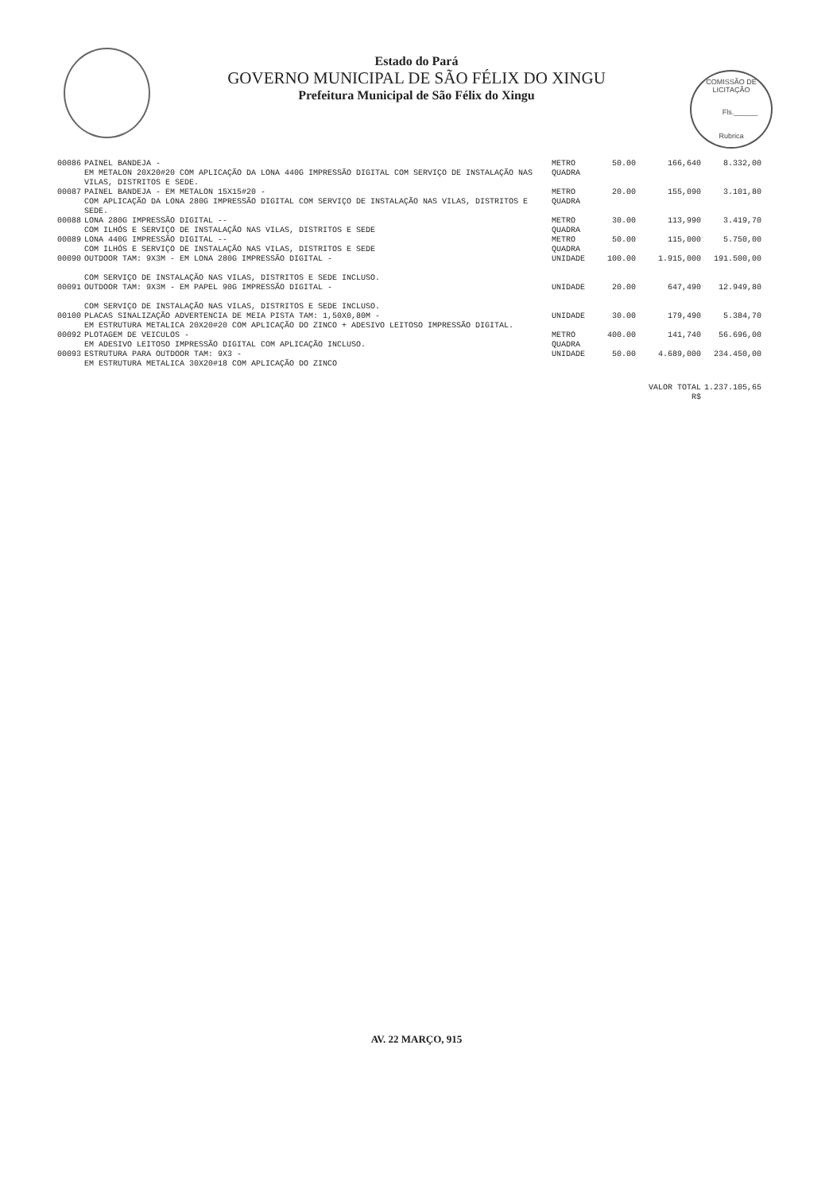Estado do Pará
GOVERNO MUNICIPAL DE SÃO FÉLIX DO XINGU
Prefeitura Municipal de São Félix do Xingu
COMISSÃO DE LICITAÇÃO
Fls.______
Rubrica
| 00086 | PAINEL BANDEJA - EM METALON 20X20#20 COM APLICAÇÃO DA LONA 440G IMPRESSÃO DIGITAL COM SERVIÇO DE INSTALAÇÃO NAS VILAS, DISTRITOS E SEDE. | METRO QUADRA | 50.00 | 166,640 | 8.332,00 |
| 00087 | PAINEL BANDEJA - EM METALON 15X15#20 - COM APLICAÇÃO DA LONA 280G IMPRESSÃO DIGITAL COM SERVIÇO DE INSTALAÇÃO NAS VILAS, DISTRITOS E SEDE. | METRO QUADRA | 20.00 | 155,090 | 3.101,80 |
| 00088 | LONA 280G IMPRESSÃO DIGITAL -- COM ILHÓS E SERVIÇO DE INSTALAÇÃO NAS VILAS, DISTRITOS E SEDE | METRO QUADRA | 30.00 | 113,990 | 3.419,70 |
| 00089 | LONA 440G IMPRESSÃO DIGITAL -- COM ILHÓS E SERVIÇO DE INSTALAÇÃO NAS VILAS, DISTRITOS E SEDE | METRO QUADRA | 50.00 | 115,000 | 5.750,00 |
| 00090 | OUTDOOR TAM: 9X3M - EM LONA 280G IMPRESSÃO DIGITAL - COM SERVIÇO DE INSTALAÇÃO NAS VILAS, DISTRITOS E SEDE INCLUSO. | UNIDADE | 100.00 | 1.915,000 | 191.500,00 |
| 00091 | OUTDOOR TAM: 9X3M - EM PAPEL 90G IMPRESSÃO DIGITAL - COM SERVIÇO DE INSTALAÇÃO NAS VILAS, DISTRITOS E SEDE INCLUSO. | UNIDADE | 20.00 | 647,490 | 12.949,80 |
| 00100 | PLACAS SINALIZAÇÃO ADVERTENCIA DE MEIA PISTA TAM: 1,50X0,80M - EM ESTRUTURA METALICA 20X20#20 COM APLICAÇÃO DO ZINCO + ADESIVO LEITOSO IMPRESSÃO DIGITAL. | UNIDADE | 30.00 | 179,490 | 5.384,70 |
| 00092 | PLOTAGEM DE VEICULOS - EM ADESIVO LEITOSO IMPRESSÃO DIGITAL COM APLICAÇÃO INCLUSO. | METRO QUADRA | 400.00 | 141,740 | 56.696,00 |
| 00093 | ESTRUTURA PARA OUTDOOR TAM: 9X3 - EM ESTRUTURA METALICA 30X20#18 COM APLICAÇÃO DO ZINCO | UNIDADE | 50.00 | 4.689,000 | 234.450,00 |
| | | | | VALOR TOTAL R$ | 1.237.105,65 |
AV. 22 MARÇO, 915